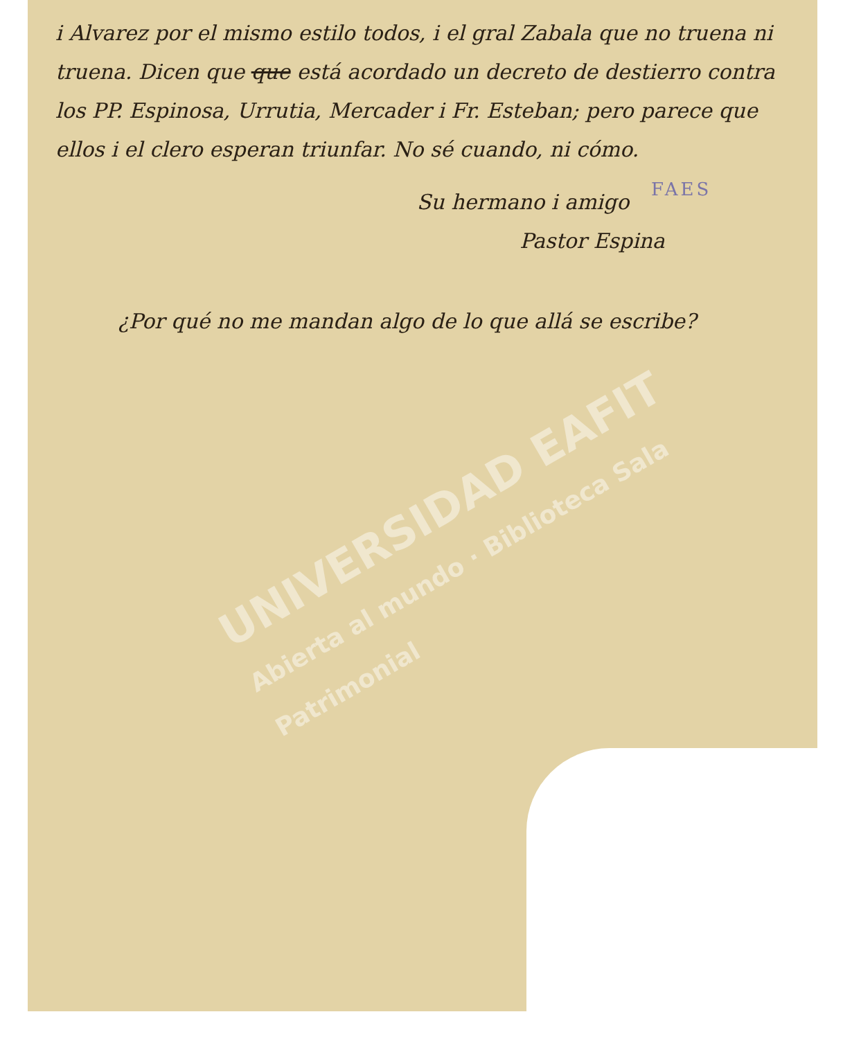i Alvarez por el mismo estilo todos, i el gral Zabala que no truena ni truena. Dicen que que está acordado un decreto de destierro contra los PP. Espinosa, Urrutia, Mercader i Fr. Esteban; pero parece que ellos i el clero esperan triunfar. No sé cuando, ni cómo.
FAES
Su hermano i amigo
Pastor Espina
¿Por qué no me mandan algo de lo que allá se escribe?
UNIVERSIDAD EAFIT
Abierta al mundo · Biblioteca Sala Patrimonial